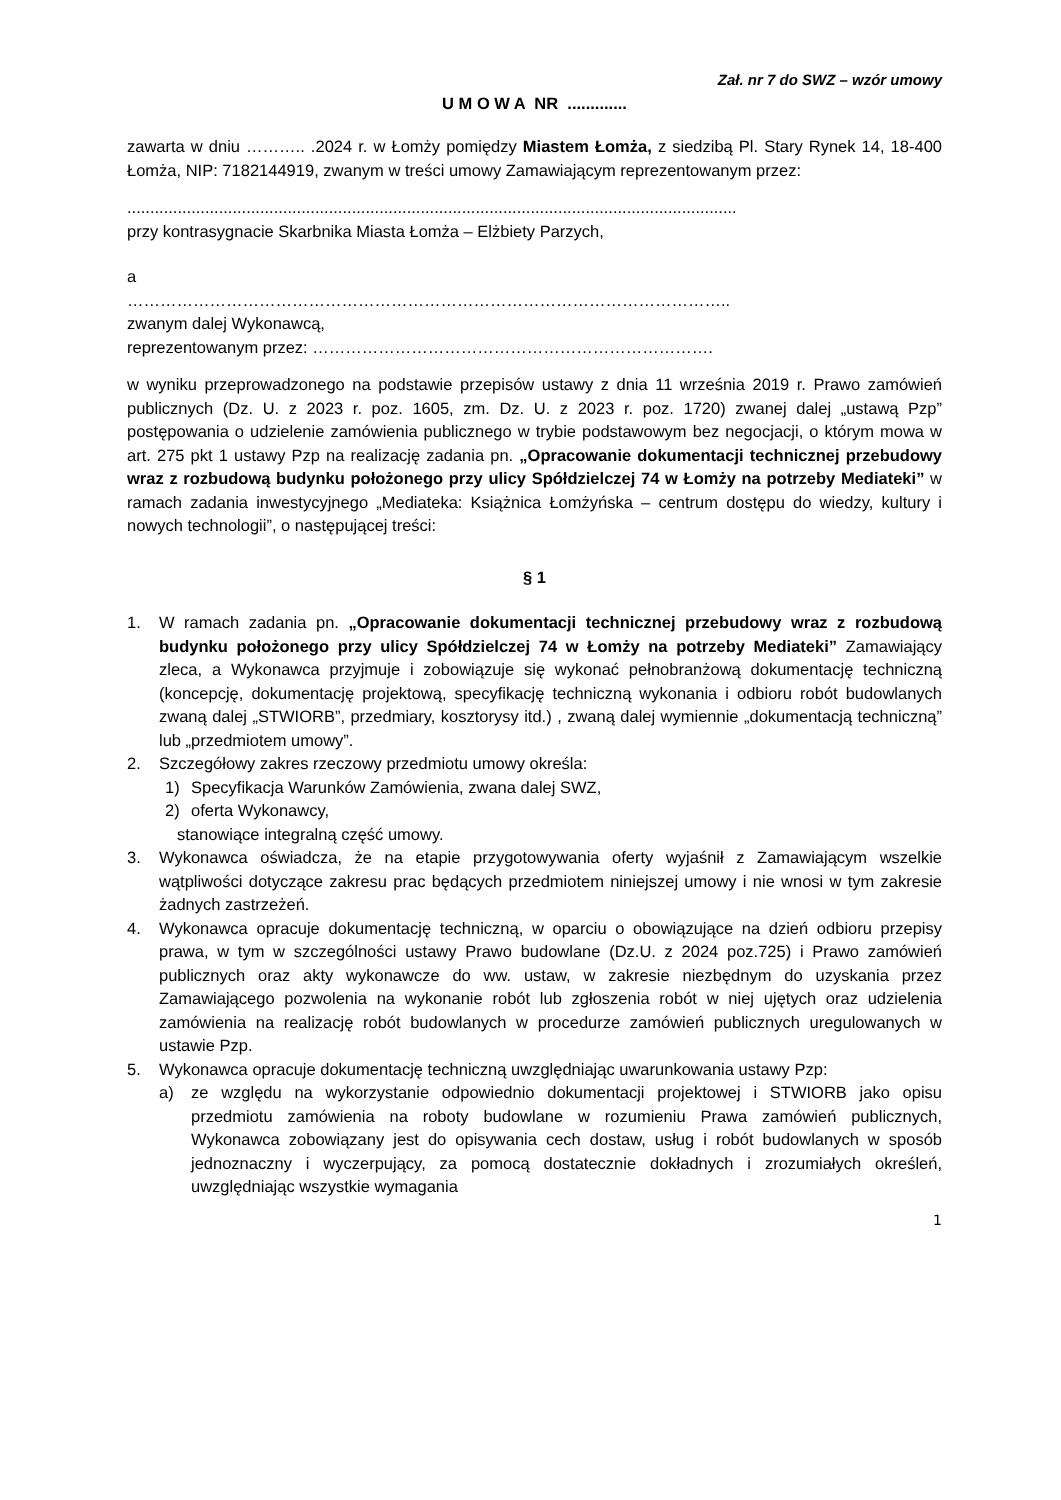Zał. nr 7 do SWZ – wzór umowy
U M O W A NR .............
zawarta w dniu ……….. .2024 r. w Łomży pomiędzy Miastem Łomża, z siedzibą Pl. Stary Rynek 14, 18-400 Łomża, NIP: 7182144919, zwanym w treści umowy Zamawiającym reprezentowanym przez:
.....................................................................................................................................
przy kontrasygnacie Skarbnika Miasta Łomża – Elżbiety Parzych,
a
………………………………………………………………………………………………..
zwanym dalej Wykonawcą,
reprezentowanym przez: ……………………………………………………………….
w wyniku przeprowadzonego na podstawie przepisów ustawy z dnia 11 września 2019 r. Prawo zamówień publicznych (Dz. U. z 2023 r. poz. 1605, zm. Dz. U. z 2023 r. poz. 1720) zwanej dalej „ustawą Pzp” postępowania o udzielenie zamówienia publicznego w trybie podstawowym bez negocjacji, o którym mowa w art. 275 pkt 1 ustawy Pzp na realizację zadania pn. „Opracowanie dokumentacji technicznej przebudowy wraz z rozbudową budynku położonego przy ulicy Spółdzielczej 74 w Łomży na potrzeby Mediateki” w ramach zadania inwestycyjnego „Mediateka: Książnica Łomżyńska – centrum dostępu do wiedzy, kultury i nowych technologii”, o następującej treści:
§ 1
1. W ramach zadania pn. „Opracowanie dokumentacji technicznej przebudowy wraz z rozbudową budynku położonego przy ulicy Spółdzielczej 74 w Łomży na potrzeby Mediateki” Zamawiający zleca, a Wykonawca przyjmuje i zobowiązuje się wykonać pełnobranżową dokumentację techniczną (koncepcję, dokumentację projektową, specyfikację techniczną wykonania i odbioru robót budowlanych zwaną dalej „STWIORB”, przedmiary, kosztorysy itd.) , zwaną dalej wymiennie „dokumentacją techniczną” lub „przedmiotem umowy”.
2. Szczegółowy zakres rzeczowy przedmiotu umowy określa:
1) Specyfikacja Warunków Zamówienia, zwana dalej SWZ,
2) oferta Wykonawcy,
stanowiące integralną część umowy.
3. Wykonawca oświadcza, że na etapie przygotowywania oferty wyjaśnił z Zamawiającym wszelkie wątpliwości dotyczące zakresu prac będących przedmiotem niniejszej umowy i nie wnosi w tym zakresie żadnych zastrzeżeń.
4. Wykonawca opracuje dokumentację techniczną, w oparciu o obowiązujące na dzień odbioru przepisy prawa, w tym w szczególności ustawy Prawo budowlane (Dz.U. z 2024 poz.725) i Prawo zamówień publicznych oraz akty wykonawcze do ww. ustaw, w zakresie niezbędnym do uzyskania przez Zamawiającego pozwolenia na wykonanie robót lub zgłoszenia robót w niej ujętych oraz udzielenia zamówienia na realizację robót budowlanych w procedurze zamówień publicznych uregulowanych w ustawie Pzp.
5. Wykonawca opracuje dokumentację techniczną uwzględniając uwarunkowania ustawy Pzp:
a) ze względu na wykorzystanie odpowiednio dokumentacji projektowej i STWIORB jako opisu przedmiotu zamówienia na roboty budowlane w rozumieniu Prawa zamówień publicznych, Wykonawca zobowiązany jest do opisywania cech dostaw, usług i robót budowlanych w sposób jednoznaczny i wyczerpujący, za pomocą dostatecznie dokładnych i zrozumiałych określeń, uwzględniając wszystkie wymagania
1